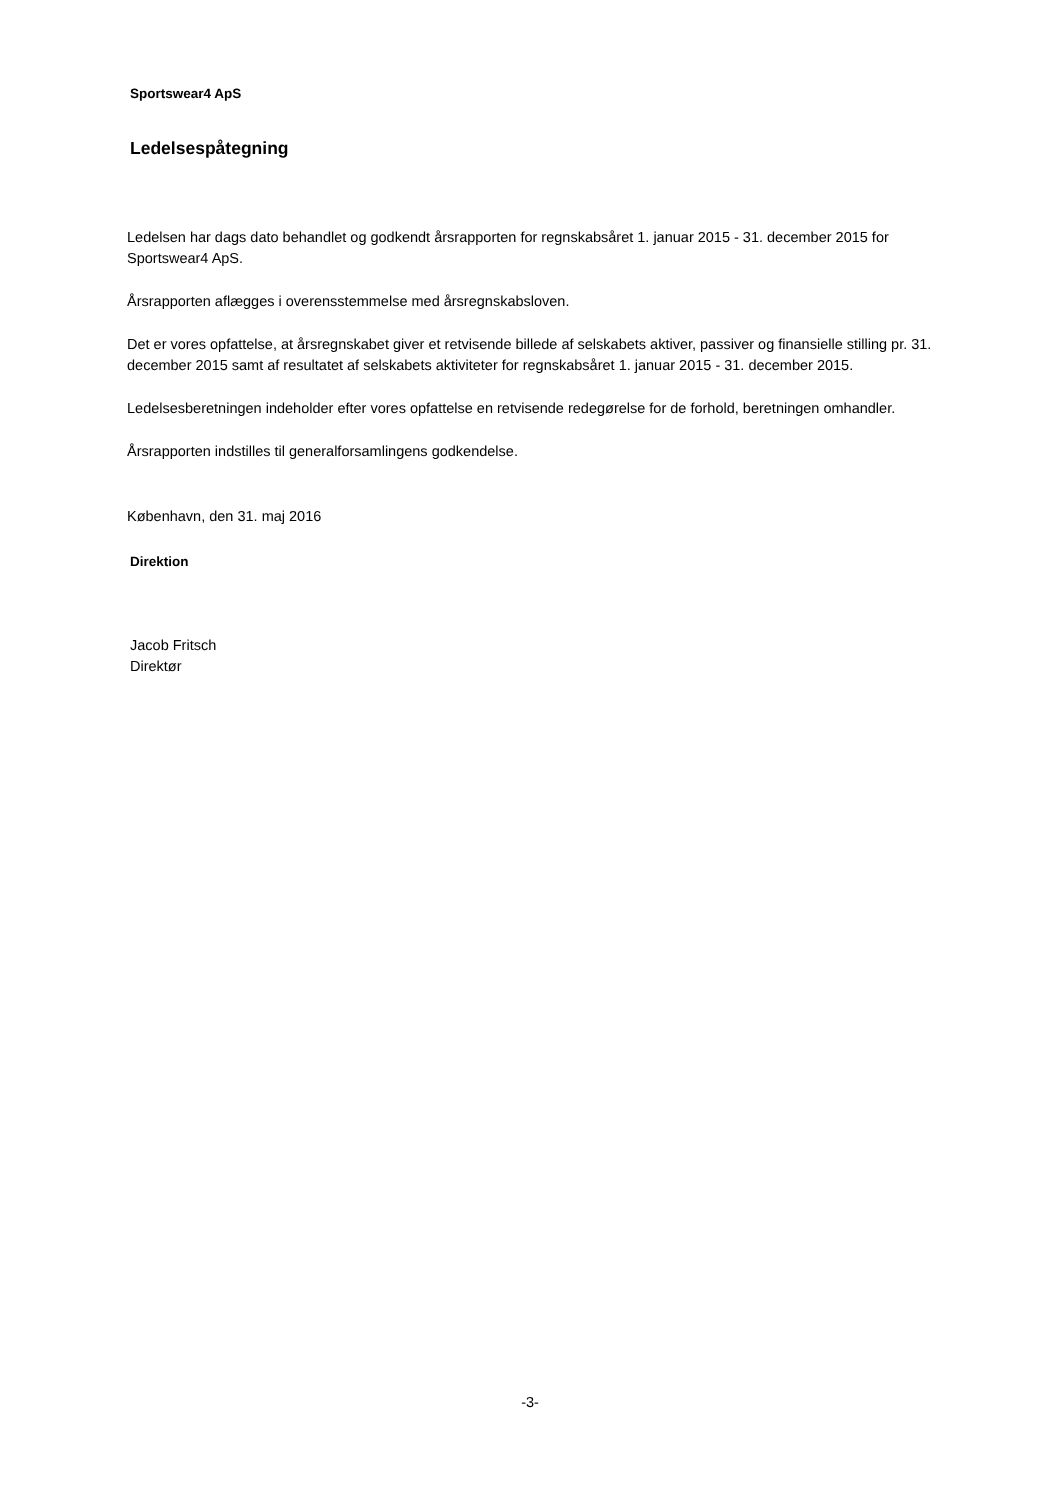Sportswear4 ApS
Ledelsespåtegning
Ledelsen har dags dato behandlet og godkendt årsrapporten for regnskabsåret 1. januar 2015 - 31. december 2015 for Sportswear4 ApS.
Årsrapporten aflægges i overensstemmelse med årsregnskabsloven.
Det er vores opfattelse, at årsregnskabet giver et retvisende billede af selskabets aktiver, passiver og finansielle stilling pr. 31. december 2015 samt af resultatet af selskabets aktiviteter for regnskabsåret 1. januar 2015 - 31. december 2015.
Ledelsesberetningen indeholder efter vores opfattelse en retvisende redegørelse for de forhold, beretningen omhandler.
Årsrapporten indstilles til generalforsamlingens godkendelse.
København, den 31. maj 2016
Direktion
Jacob Fritsch
Direktør
-3-